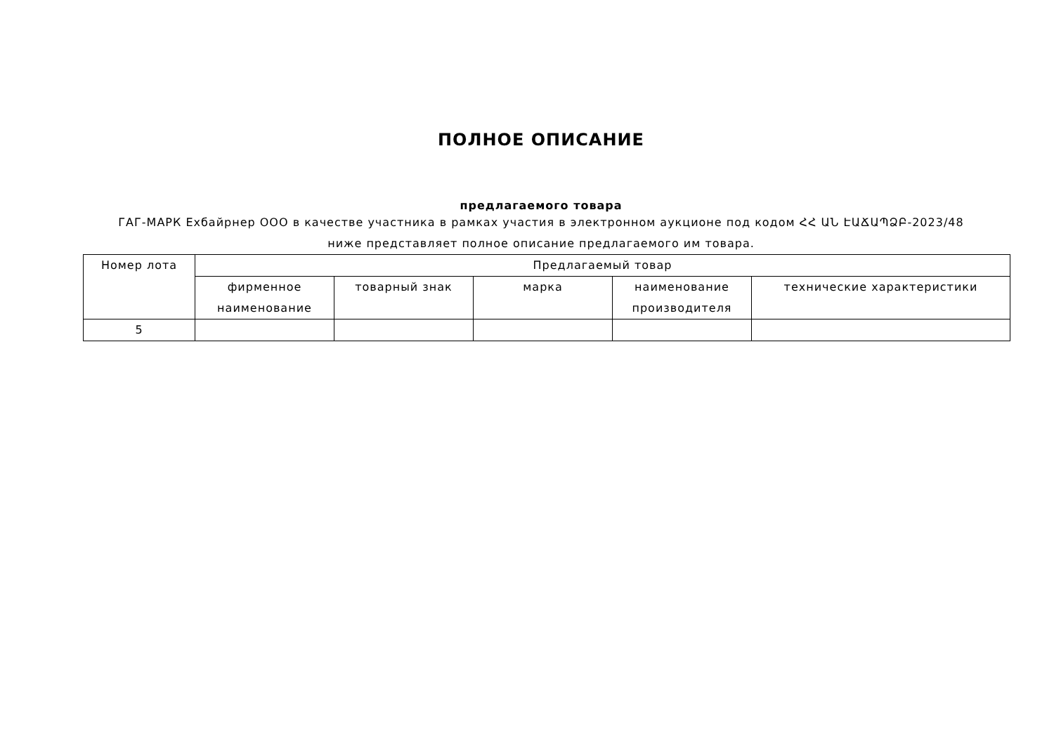ПОЛНОЕ ОПИСАНИЕ
предлагаемого товара
ГАГ-МАРК Exбайрнер ООО в качестве участника в рамках участия в электронном аукционе под кодом ՀՀ ԱՆ ԷԱՃԱՊՁԲ-2023/48
ниже представляет полное описание предлагаемого им товара.
| Номер лота | Предлагаемый товар | | | | |
| --- | --- | --- | --- | --- | --- |
| | фирменное наименование | товарный знак | марка | наименование производителя | технические характеристики |
| 5 | | | | | |